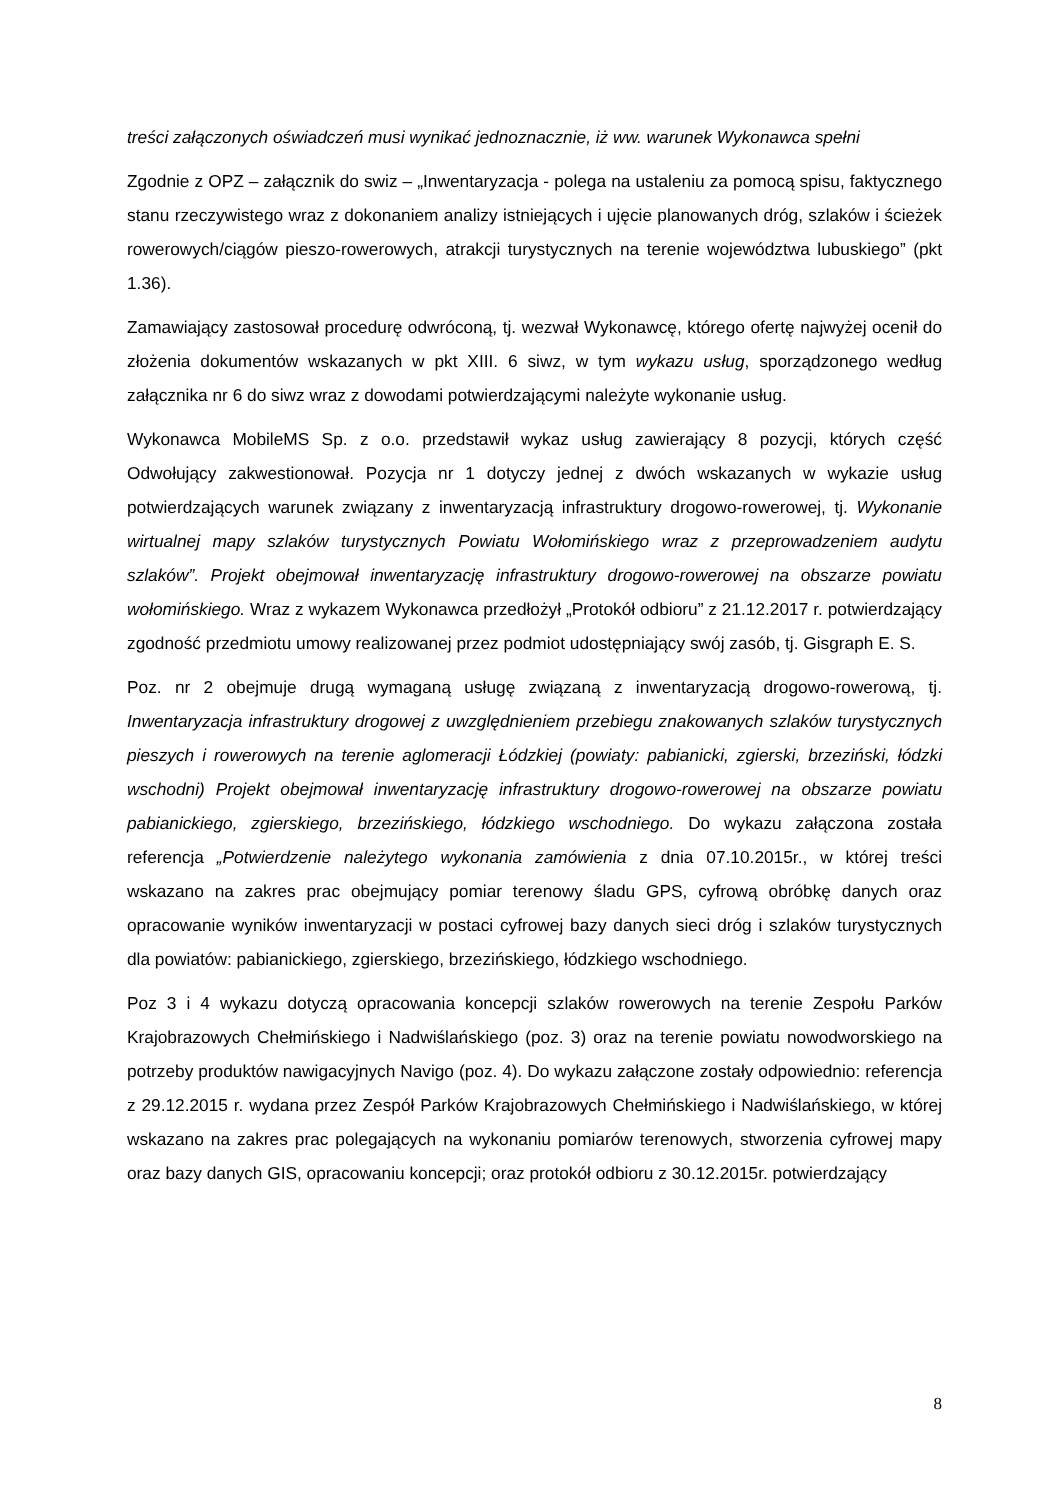treści załączonych oświadczeń musi wynikać jednoznacznie, iż ww. warunek Wykonawca spełni
Zgodnie z OPZ – załącznik do swiz – „Inwentaryzacja - polega na ustaleniu za pomocą spisu, faktycznego stanu rzeczywistego wraz z dokonaniem analizy istniejących i ujęcie planowanych dróg, szlaków i ścieżek rowerowych/ciągów pieszo-rowerowych, atrakcji turystycznych na terenie województwa lubuskiego” (pkt 1.36).
Zamawiający zastosował procedurę odwróconą, tj. wezwał Wykonawcę, którego ofertę najwyżej ocenił do złożenia dokumentów wskazanych w pkt XIII. 6 siwz, w tym wykazu usług, sporządzonego według załącznika nr 6 do siwz wraz z dowodami potwierdzającymi należyte wykonanie usług.
Wykonawca MobileMS Sp. z o.o. przedstawił wykaz usług zawierający 8 pozycji, których część Odwołujący zakwestionował. Pozycja nr 1 dotyczy jednej z dwóch wskazanych w wykazie usług potwierdzających warunek związany z inwentaryzacją infrastruktury drogowo-rowerowej, tj. Wykonanie wirtualnej mapy szlaków turystycznych Powiatu Wołomińskiego wraz z przeprowadzeniem audytu szlaków”. Projekt obejmował inwentaryzację infrastruktury drogowo-rowerowej na obszarze powiatu wołomińskiego. Wraz z wykazem Wykonawca przedłożył „Protokół odbioru” z 21.12.2017 r. potwierdzający zgodność przedmiotu umowy realizowanej przez podmiot udostępniający swój zasób, tj. Gisgraph E. S.
Poz. nr 2 obejmuje drugą wymaganą usługę związaną z inwentaryzacją drogowo-rowerową, tj. Inwentaryzacja infrastruktury drogowej z uwzględnieniem przebiegu znakowanych szlaków turystycznych pieszych i rowerowych na terenie aglomeracji Łódzkiej (powiaty: pabianicki, zgierski, brzeziński, łódzki wschodni) Projekt obejmował inwentaryzację infrastruktury drogowo-rowerowej na obszarze powiatu pabianickiego, zgierskiego, brzezińskiego, łódzkiego wschodniego. Do wykazu załączona została referencja „Potwierdzenie należytego wykonania zamówienia z dnia 07.10.2015r., w której treści wskazano na zakres prac obejmujący pomiar terenowy śladu GPS, cyfrową obróbkę danych oraz opracowanie wyników inwentaryzacji w postaci cyfrowej bazy danych sieci dróg i szlaków turystycznych dla powiatów: pabianickiego, zgierskiego, brzezińskiego, łódzkiego wschodniego.
Poz 3 i 4 wykazu dotyczą opracowania koncepcji szlaków rowerowych na terenie Zespołu Parków Krajobrazowych Chełmińskiego i Nadwiślańskiego (poz. 3) oraz na terenie powiatu nowodworskiego na potrzeby produktów nawigacyjnych Navigo (poz. 4). Do wykazu załączone zostały odpowiednio: referencja z 29.12.2015 r. wydana przez Zespół Parków Krajobrazowych Chełmińskiego i Nadwiślańskiego, w której wskazano na zakres prac polegających na wykonaniu pomiarów terenowych, stworzenia cyfrowej mapy oraz bazy danych GIS, opracowaniu koncepcji; oraz protokół odbioru z 30.12.2015r. potwierdzający
8